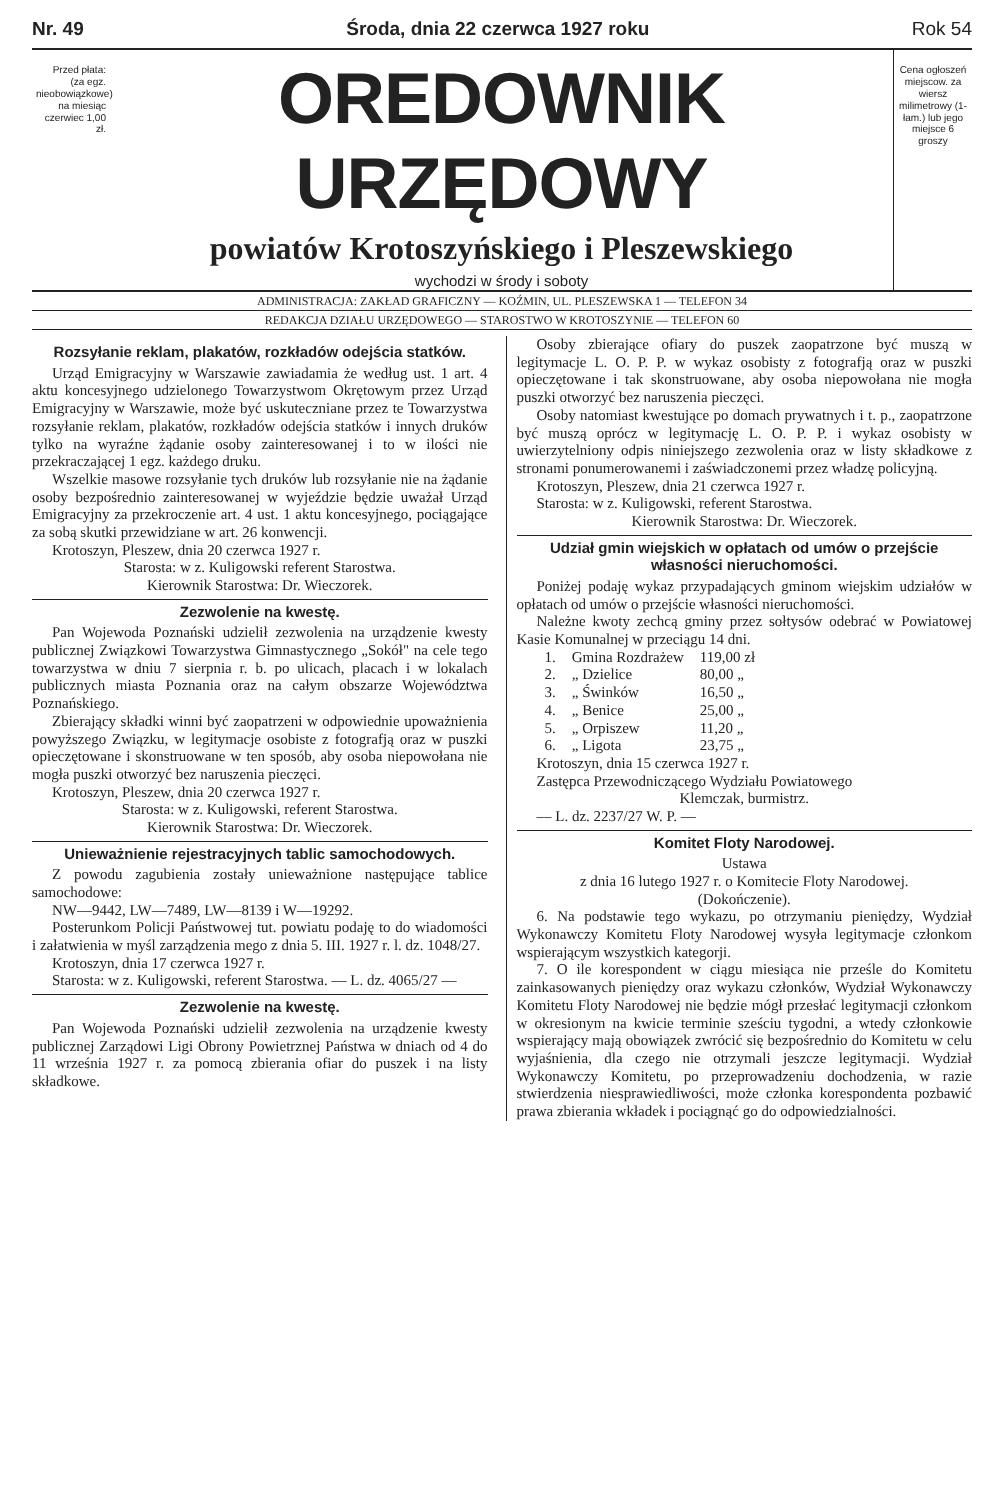Nr. 49 Środa, dnia 22 czerwca 1927 roku Rok 54
Przed płata: (za egz. nieobowiązkowe) na miesiąc czerwiec 1,00 zł.
OREDOWNIK URZĘDOWY
powiatów Krotoszyńskiego i Pleszewskiego
wychodzi w środy i soboty
Cena ogłoszeń miejscow. za wiersz milimetrowy (1-łam.) lub jego miejsce 6 groszy
ADMINISTRACJA: ZAKŁAD GRAFICZNY — KOŹMIN, UL. PLESZEWSKA 1 — TELEFON 34
REDAKCJA DZIAŁU URZĘDOWEGO — STAROSTWO W KROTOSZYNIE — TELEFON 60
Rozsyłanie reklam, plakatów, rozkładów odejścia statków.
Urząd Emigracyjny w Warszawie zawiadamia że według ust. 1 art. 4 aktu koncesyjnego udzielonego Towarzystwom Okrętowym przez Urząd Emigracyjny w Warszawie, może być uskuteczniane przez te Towarzystwa rozsyłanie reklam, plakatów, rozkładów odejścia statków i innych druków tylko na wyraźne żądanie osoby zainteresowanej i to w ilości nie przekraczającej 1 egz. każdego druku.
Wszelkie masowe rozsyłanie tych druków lub rozsyłanie nie na żądanie osoby bezpośrednio zainteresowanej w wyjeździe będzie uważał Urząd Emigracyjny za przekroczenie art. 4 ust. 1 aktu koncesyjnego, pociągające za sobą skutki przewidziane w art. 26 konwencji.
Krotoszyn, Pleszew, dnia 20 czerwca 1927 r.
Starosta: w z. Kuligowski referent Starostwa.
Kierownik Starostwa: Dr. Wieczorek.
Zezwolenie na kwestę.
Pan Wojewoda Poznański udzielił zezwolenia na urządzenie kwesty publicznej Związkowi Towarzystwa Gimnastycznego „Sokół" na cele tego towarzystwa w dniu 7 sierpnia r. b. po ulicach, placach i w lokalach publicznych miasta Poznania oraz na całym obszarze Województwa Poznańskiego.
Zbierający składki winni być zaopatrzeni w odpowiednie upoważnienia powyższego Związku, w legitymacje osobiste z fotografją oraz w puszki opieczętowane i skonstruowane w ten sposób, aby osoba niepowołana nie mogła puszki otworzyć bez naruszenia pieczęci.
Krotoszyn, Pleszew, dnia 20 czerwca 1927 r.
Starosta: w z. Kuligowski, referent Starostwa.
Kierownik Starostwa: Dr. Wieczorek.
Unieważnienie rejestracyjnych tablic samochodowych.
Z powodu zagubienia zostały unieważnione następujące tablice samochodowe:
NW—9442, LW—7489, LW—8139 i W—19292.
Posterunkom Policji Państwowej tut. powiatu podaję to do wiadomości i załatwienia w myśl zarządzenia mego z dnia 5. III. 1927 r. l. dz. 1048/27.
Krotoszyn, dnia 17 czerwca 1927 r.
Starosta: w z. Kuligowski, referent Starostwa. — L. dz. 4065/27 —
Zezwolenie na kwestę.
Pan Wojewoda Poznański udzielił zezwolenia na urządzenie kwesty publicznej Zarządowi Ligi Obrony Powietrznej Państwa w dniach od 4 do 11 września 1927 r. za pomocą zbierania ofiar do puszek i na listy składkowe.
Osoby zbierające ofiary do puszek zaopatrzone być muszą w legitymacje L. O. P. P. w wykaz osobisty z fotografją oraz w puszki opieczętowane i tak skonstruowane, aby osoba niepowołana nie mogła puszki otworzyć bez naruszenia pieczęci.
Osoby natomiast kwestujące po domach prywatnych i t. p., zaopatrzone być muszą oprócz w legitymację L. O. P. P. i wykaz osobisty w uwierzytelniony odpis niniejszego zezwolenia oraz w listy składkowe z stronami ponumerowanemi i zaświadczonemi przez władzę policyjną.
Krotoszyn, Pleszew, dnia 21 czerwca 1927 r.
Starosta: w z. Kuligowski, referent Starostwa.
Kierownik Starostwa: Dr. Wieczorek.
Udział gmin wiejskich w opłatach od umów o przejście własności nieruchomości.
Poniżej podaję wykaz przypadających gminom wiejskim udziałów w opłatach od umów o przejście własności nieruchomości.
Należne kwoty zechcą gminy przez sołtysów odebrać w Powiatowej Kasie Komunalnej w przeciągu 14 dni.
| 1. | Gmina Rozdrażew | 119,00 zł |
| 2. | „ Dzielice | 80,00 „ |
| 3. | „ Świnków | 16,50 „ |
| 4. | „ Benice | 25,00 „ |
| 5. | „ Orpiszew | 11,20 „ |
| 6. | „ Ligota | 23,75 „ |
Krotoszyn, dnia 15 czerwca 1927 r.
Zastępca Przewodniczącego Wydziału Powiatowego
Klemczak, burmistrz.
— L. dz. 2237/27 W. P. —
Komitet Floty Narodowej.
Ustawa
z dnia 16 lutego 1927 r. o Komitecie Floty Narodowej.
(Dokończenie).
6. Na podstawie tego wykazu, po otrzymaniu pieniędzy, Wydział Wykonawczy Komitetu Floty Narodowej wysyła legitymacje członkom wspierającym wszystkich kategorji.
7. O ile korespondent w ciągu miesiąca nie prześle do Komitetu zainkasowanych pieniędzy oraz wykazu członków, Wydział Wykonawczy Komitetu Floty Narodowej nie będzie mógł przesłać legitymacji członkom w okresionym na kwicie terminie sześciu tygodni, a wtedy członkowie wspierający mają obowiązek zwrócić się bezpośrednio do Komitetu w celu wyjaśnienia, dla czego nie otrzymali jeszcze legitymacji. Wydział Wykonawczy Komitetu, po przeprowadzeniu dochodzenia, w razie stwierdzenia niesprawiedliwości, może członka korespondenta pozbawić prawa zbierania wkładek i pociągnąć go do odpowiedzialności.